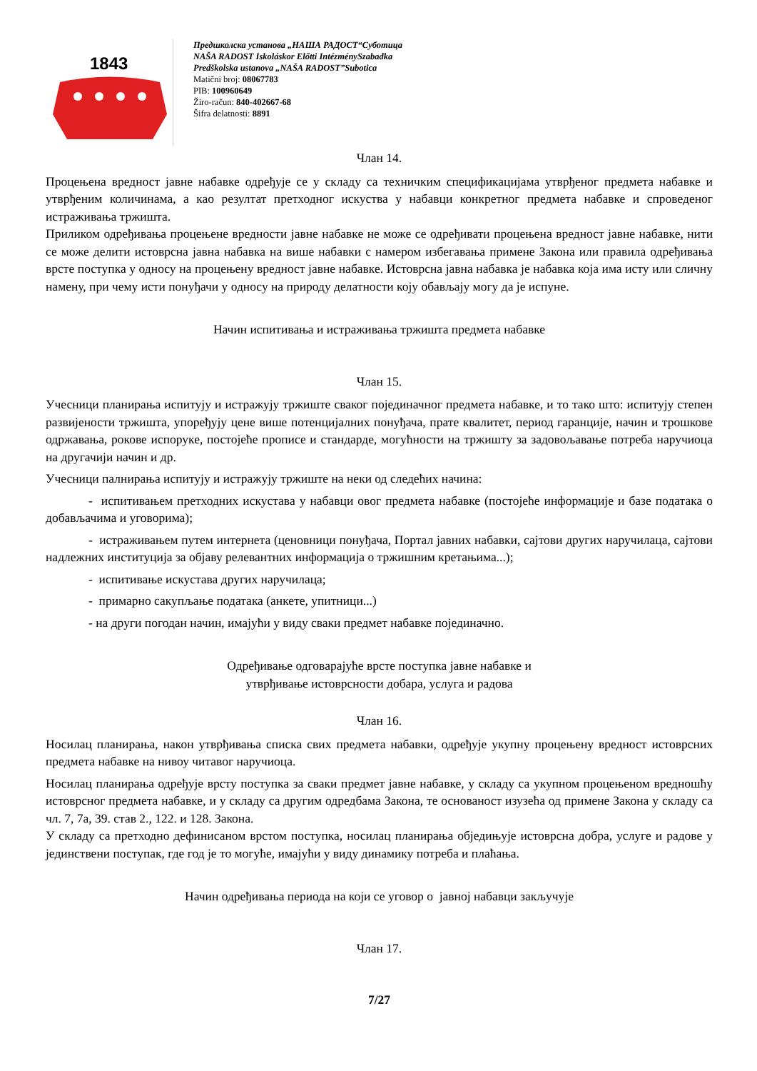1843
Предшколска установа „НАША РАДОСТ“Суботица
NAŠA RADOST Iskoláskor Előtti IntézménySzabadka
Predškolska ustanova „NAŠA RADOST”Subotica
Matični broj: 08067783
PIB: 100960649
Žiro-račun: 840-402667-68
Šifra delatnosti: 8891
Члан 14.
Процењена вредност јавне набавке одређује се у складу са техничким спецификацијама утврђеног предмета набавке и утврђеним количинама, а као резултат претходног искуства у набавци конкретног предмета набавке и спроведеног истраживања тржишта.
Приликом одређивања процењене вредности јавне набавке не може се одређивати процењена вредност јавне набавке, нити се може делити истоврсна јавна набавка на више набавки с намером избегавања примене Закона или правила одређивања врсте поступка у односу на процењену вредност јавне набавке. Истоврсна јавна набавка је набавка која има исту или сличну намену, при чему исти понуђачи у односу на природу делатности коју обављају могу да је испуне.
Начин испитивања и истраживања тржишта предмета набавке
Члан 15.
Учесници планирања испитују и истражују тржиште сваког појединачног предмета набавке, и то тако што: испитују степен развијености тржишта, упоређују цене више потенцијалних понуђача, прате квалитет, период гаранције, начин и трошкове одржавања, рокове испоруке, постојеће прописе и стандарде, могућности на тржишту за задовољавање потреба наручиоца на другачији начин и др.
Учесници палнирања испитују и истражују тржиште на неки од следећих начина:
- испитивањем претходних искустава у набавци овог предмета набавке (постојеће информације и базе података о добављачима и уговорима);
- истраживањем путем интернета (ценовници понуђача, Портал јавних набавки, сајтови других наручилаца, сајтови надлежних институција за објаву релевантних информација о тржишним кретањима...);
- испитивање искустава других наручилаца;
- примарно сакупљање података (анкете, упитници...)
- на други погодан начин, имајући у виду сваки предмет набавке појединачно.
Одређивање одговарајуће врсте поступка јавне набавке и
утврђивање истоврсности добара, услуга и радова
Члан 16.
Носилац планирања, након утврђивања списка свих предмета набавки, одређује укупну процењену вредност истоврсних предмета набавке на нивоу читавог наручиоца.
Носилац планирања одређује врсту поступка за сваки предмет јавне набавке, у складу са укупном процењеном вредношћу истоврсног предмета набавке, и у складу са другим одредбама Закона, те основаност изузећа од примене Закона у складу са чл. 7, 7а, 39. став 2., 122. и 128. Закона.
У складу са претходно дефинисаном врстом поступка, носилац планирања обједињује истоврсна добра, услуге и радове у јединствени поступак, где год је то могуће, имајући у виду динамику потреба и плаћања.
Начин одређивања периода на који се уговор о јавној набавци закључује
Члан 17.
7/27